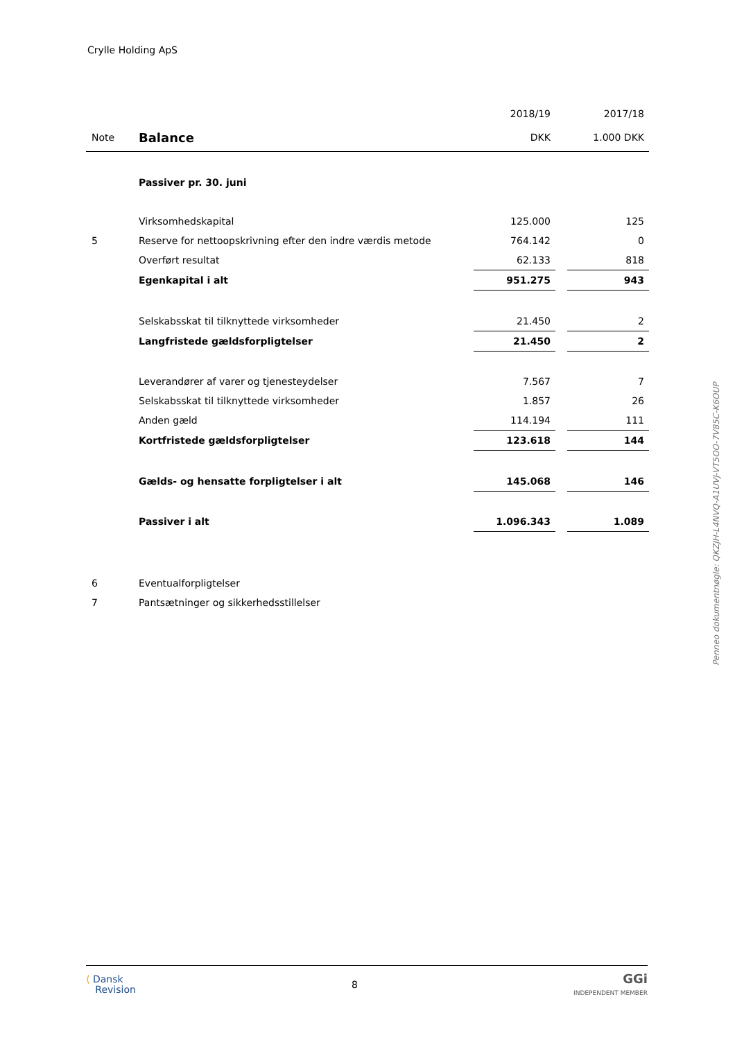Crylle Holding ApS
| | | 2018/19 | | 2017/18 |
| Note | Balance | DKK | | 1.000 DKK |
| | Passiver pr. 30. juni | | | |
| | Virksomhedskapital | 125.000 | | 125 |
| 5 | Reserve for nettoopskrivning efter den indre værdis metode | 764.142 | | 0 |
| | Overført resultat | 62.133 | | 818 |
| | Egenkapital i alt | 951.275 | | 943 |
| | Selskabsskat til tilknyttede virksomheder | 21.450 | | 2 |
| | Langfristede gældsforpligtelser | 21.450 | | 2 |
| | Leverandører af varer og tjenesteydelser | 7.567 | | 7 |
| | Selskabsskat til tilknyttede virksomheder | 1.857 | | 26 |
| | Anden gæld | 114.194 | | 111 |
| | Kortfristede gældsforpligtelser | 123.618 | | 144 |
| | Gælds- og hensatte forpligtelser i alt | 145.068 | | 146 |
| | Passiver i alt | 1.096.343 | | 1.089 |
| 6 | Eventualforpligtelser | | | |
| 7 | Pantsætninger og sikkerhedsstillelser | | | |
Penneo dokumentnøgle: QKZJH-L4NVQ-A1UVJ-VT5OO-7V85C-K6OUP
⟨ Dansk
Revision
8
GGi
INDEPENDENT MEMBER